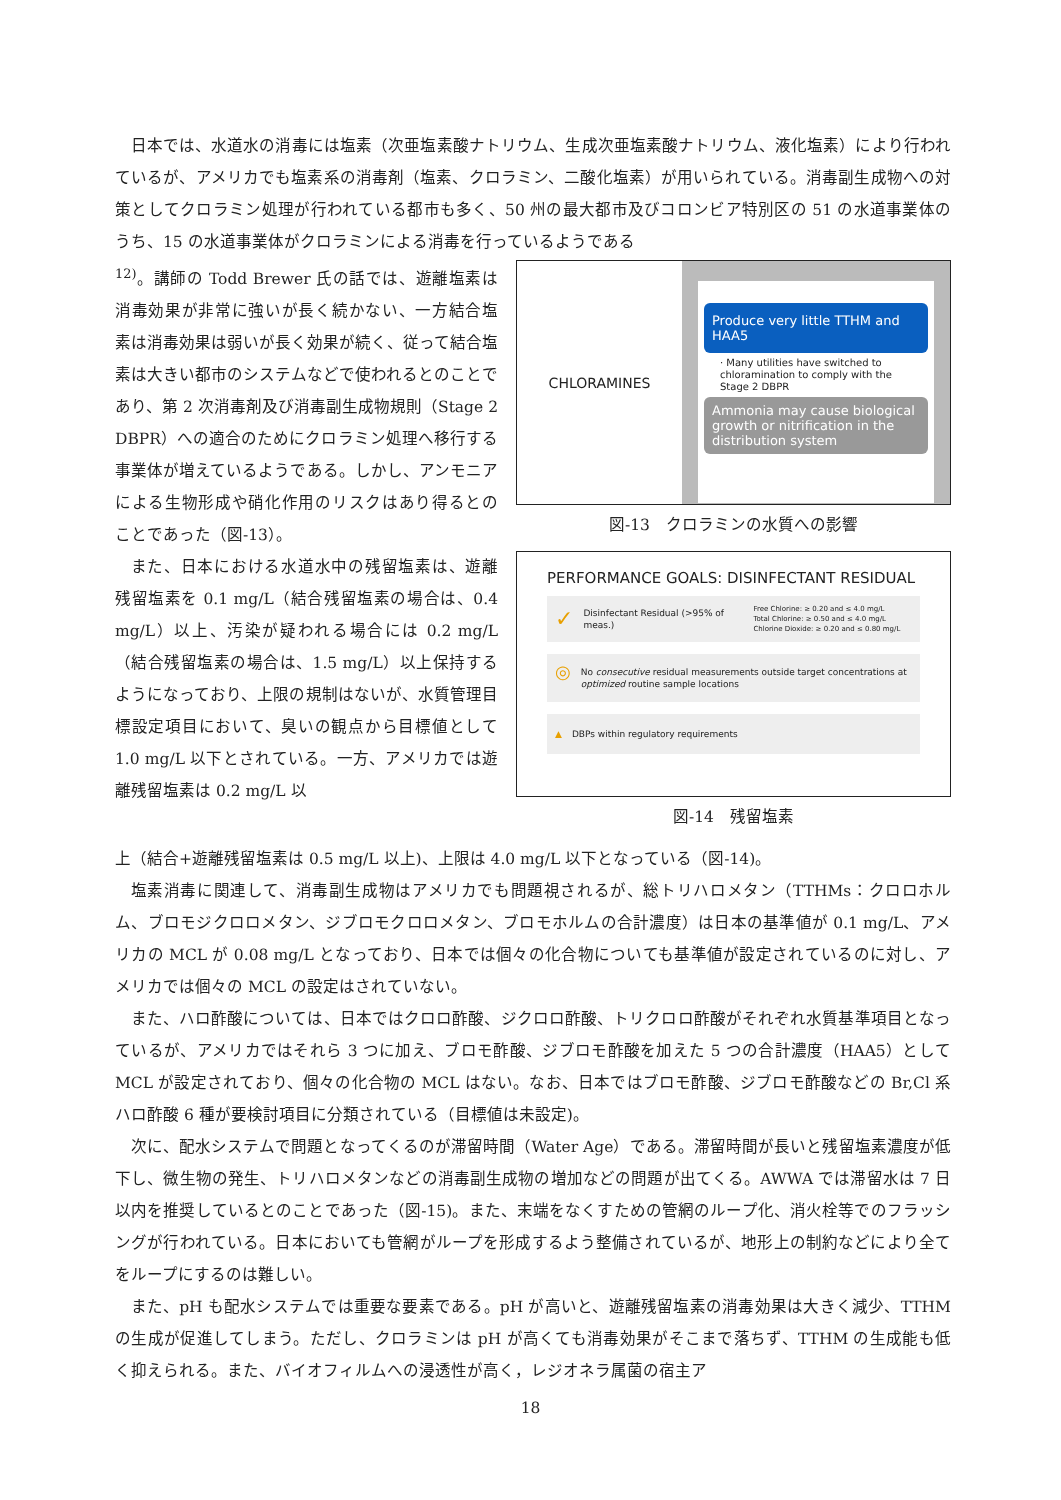日本では、水道水の消毒には塩素（次亜塩素酸ナトリウム、生成次亜塩素酸ナトリウム、液化塩素）により行われているが、アメリカでも塩素系の消毒剤（塩素、クロラミン、二酸化塩素）が用いられている。消毒副生成物への対策としてクロラミン処理が行われている都市も多く、50 州の最大都市及びコロンビア特別区の 51 の水道事業体のうち、15 の水道事業体がクロラミンによる消毒を行っているようである
<sup>12)</sup>。講師の Todd Brewer 氏の話では、遊離塩素は消毒効果が非常に強いが長く続かない、一方結合塩素は消毒効果は弱いが長く効果が続く、従って結合塩素は大きい都市のシステムなどで使われるとのことであり、第 2 次消毒剤及び消毒副生成物規則（Stage 2 DBPR）への適合のためにクロラミン処理へ移行する事業体が増えているようである。しかし、アンモニアによる生物形成や硝化作用のリスクはあり得るとのことであった（図-13）。
また、日本における水道水中の残留塩素は、遊離残留塩素を 0.1 mg/L（結合残留塩素の場合は、0.4 mg/L）以上、汚染が疑われる場合には 0.2 mg/L（結合残留塩素の場合は、1.5 mg/L）以上保持するようになっており、上限の規制はないが、水質管理目標設定項目において、臭いの観点から目標値として 1.0 mg/L 以下とされている。一方、アメリカでは遊離残留塩素は 0.2 mg/L 以
CHLORAMINES
Produce very little TTHM and HAA5
· Many utilities have switched to chloramination to comply with the Stage 2 DBPR
Ammonia may cause biological growth or nitrification in the distribution system
図-13　クロラミンの水質への影響
PERFORMANCE GOALS: DISINFECTANT RESIDUAL
✓ Disinfectant Residual (>95% of meas.) Free Chlorine: ≥ 0.20 and ≤ 4.0 mg/L
Total Chlorine: ≥ 0.50 and ≤ 4.0 mg/L
Chlorine Dioxide: ≥ 0.20 and ≤ 0.80 mg/L
◎ No consecutive residual measurements outside target concentrations at optimized routine sample locations
▲ DBPs within regulatory requirements
図-14　残留塩素
上（結合+遊離残留塩素は 0.5 mg/L 以上)、上限は 4.0 mg/L 以下となっている（図-14)。
塩素消毒に関連して、消毒副生成物はアメリカでも問題視されるが、総トリハロメタン（TTHMs：クロロホルム、ブロモジクロロメタン、ジブロモクロロメタン、ブロモホルムの合計濃度）は日本の基準値が 0.1 mg/L、アメリカの MCL が 0.08 mg/L となっており、日本では個々の化合物についても基準値が設定されているのに対し、アメリカでは個々の MCL の設定はされていない。
また、ハロ酢酸については、日本ではクロロ酢酸、ジクロロ酢酸、トリクロロ酢酸がそれぞれ水質基準項目となっているが、アメリカではそれら 3 つに加え、ブロモ酢酸、ジブロモ酢酸を加えた 5 つの合計濃度（HAA5）として MCL が設定されており、個々の化合物の MCL はない。なお、日本ではブロモ酢酸、ジブロモ酢酸などの Br,Cl 系ハロ酢酸 6 種が要検討項目に分類されている（目標値は未設定)。
次に、配水システムで問題となってくるのが滞留時間（Water Age）である。滞留時間が長いと残留塩素濃度が低下し、微生物の発生、トリハロメタンなどの消毒副生成物の増加などの問題が出てくる。AWWA では滞留水は 7 日以内を推奨しているとのことであった（図-15)。また、末端をなくすための管網のループ化、消火栓等でのフラッシングが行われている。日本においても管網がループを形成するよう整備されているが、地形上の制約などにより全てをループにするのは難しい。
また、pH も配水システムでは重要な要素である。pH が高いと、遊離残留塩素の消毒効果は大きく減少、TTHM の生成が促進してしまう。ただし、クロラミンは pH が高くても消毒効果がそこまで落ちず、TTHM の生成能も低く抑えられる。また、バイオフィルムへの浸透性が高く，レジオネラ属菌の宿主ア
18